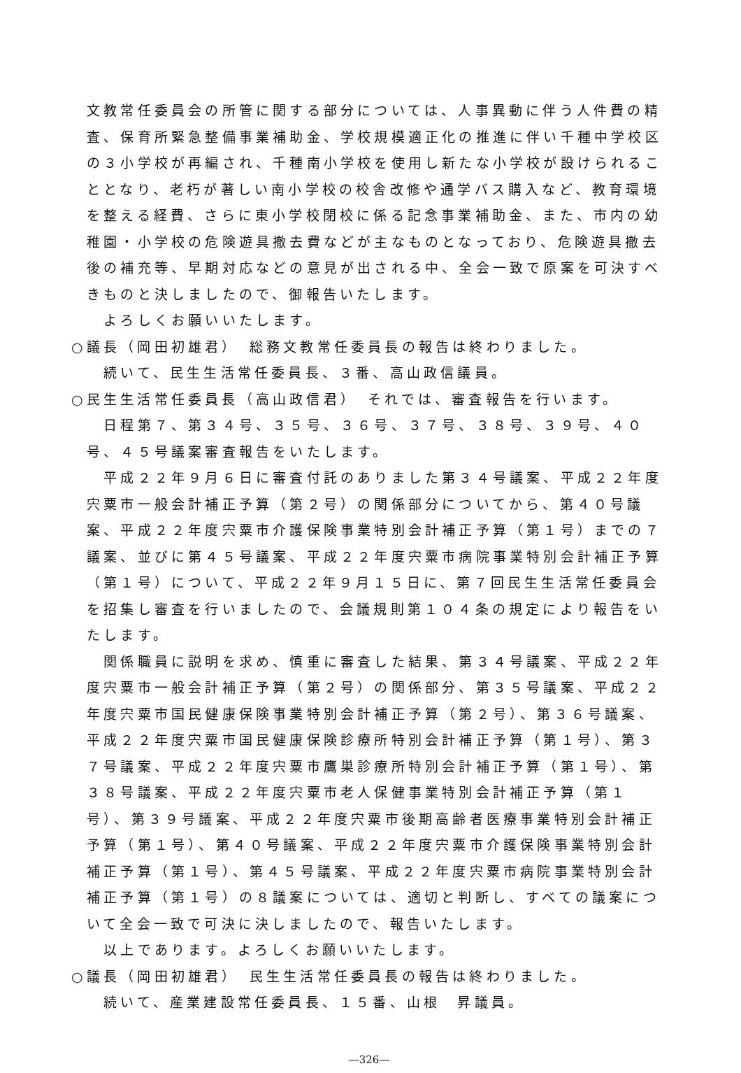文教常任委員会の所管に関する部分については、人事異動に伴う人件費の精査、保育所緊急整備事業補助金、学校規模適正化の推進に伴い千種中学校区の３小学校が再編され、千種南小学校を使用し新たな小学校が設けられることとなり、老朽が著しい南小学校の校舎改修や通学バス購入など、教育環境を整える経費、さらに東小学校閉校に係る記念事業補助金、また、市内の幼稚園・小学校の危険遊具撤去費などが主なものとなっており、危険遊具撤去後の補充等、早期対応などの意見が出される中、全会一致で原案を可決すべきものと決しましたので、御報告いたします。
　よろしくお願いいたします。
○議長（岡田初雄君）　総務文教常任委員長の報告は終わりました。
　続いて、民生生活常任委員長、３番、高山政信議員。
○民生生活常任委員長（高山政信君）　それでは、審査報告を行います。
　日程第７、第３４号、３５号、３６号、３７号、３８号、３９号、４０号、４５号議案審査報告をいたします。
　平成２２年９月６日に審査付託のありました第３４号議案、平成２２年度宍粟市一般会計補正予算（第２号）の関係部分についてから、第４０号議案、平成２２年度宍粟市介護保険事業特別会計補正予算（第１号）までの７議案、並びに第４５号議案、平成２２年度宍粟市病院事業特別会計補正予算（第１号）について、平成２２年９月１５日に、第７回民生生活常任委員会を招集し審査を行いましたので、会議規則第１０４条の規定により報告をいたします。
　関係職員に説明を求め、慎重に審査した結果、第３４号議案、平成２２年度宍粟市一般会計補正予算（第２号）の関係部分、第３５号議案、平成２２年度宍粟市国民健康保険事業特別会計補正予算（第２号）、第３６号議案、平成２２年度宍粟市国民健康保険診療所特別会計補正予算（第１号）、第３７号議案、平成２２年度宍粟市鷹巣診療所特別会計補正予算（第１号）、第３８号議案、平成２２年度宍粟市老人保健事業特別会計補正予算（第１号）、第３９号議案、平成２２年度宍粟市後期高齢者医療事業特別会計補正予算（第１号）、第４０号議案、平成２２年度宍粟市介護保険事業特別会計補正予算（第１号）、第４５号議案、平成２２年度宍粟市病院事業特別会計補正予算（第１号）の８議案については、適切と判断し、すべての議案について全会一致で可決に決しましたので、報告いたします。
　以上であります。よろしくお願いいたします。
○議長（岡田初雄君）　民生生活常任委員長の報告は終わりました。
　続いて、産業建設常任委員長、１５番、山根　昇議員。
―326―